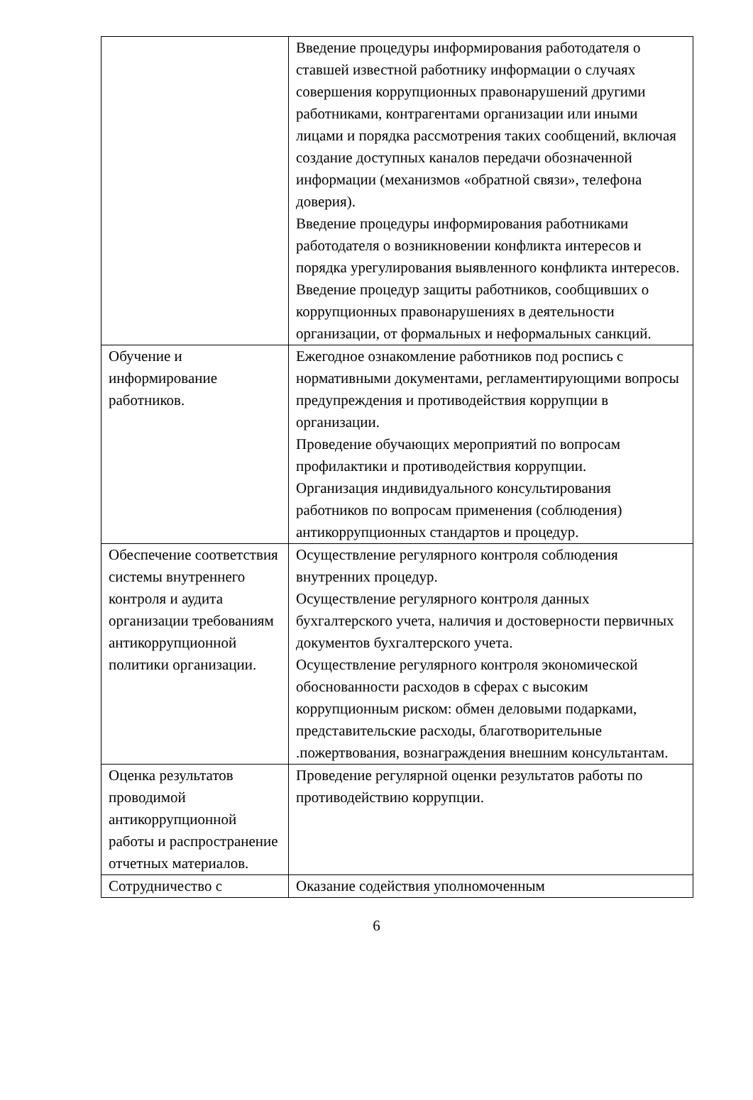| | Введение процедуры информирования работодателя о ставшей известной работнику информации о случаях совершения коррупционных правонарушений другими работниками, контрагентами организации или иными лицами и порядка рассмотрения таких сообщений, включая создание доступных каналов передачи обозначенной информации (механизмов «обратной связи», телефона доверия). Введение процедуры информирования работниками работодателя о возникновении конфликта интересов и порядка урегулирования выявленного конфликта интересов. Введение процедур защиты работников, сообщивших о коррупционных правонарушениях в деятельности организации, от формальных и неформальных санкций. |
| Обучение и информирование работников. | Ежегодное ознакомление работников под роспись с нормативными документами, регламентирующими вопросы предупреждения и противодействия коррупции в организации. Проведение обучающих мероприятий по вопросам профилактики и противодействия коррупции. Организация индивидуального консультирования работников по вопросам применения (соблюдения) антикоррупционных стандартов и процедур. |
| Обеспечение соответствия системы внутреннего контроля и аудита организации требованиям антикоррупционной политики организации. | Осуществление регулярного контроля соблюдения внутренних процедур. Осуществление регулярного контроля данных бухгалтерского учета, наличия и достоверности первичных документов бухгалтерского учета. Осуществление регулярного контроля экономической обоснованности расходов в сферах с высоким коррупционным риском: обмен деловыми подарками, представительские расходы, благотворительные .пожертвования, вознаграждения внешним консультантам. |
| Оценка результатов проводимой антикоррупционной работы и распространение отчетных материалов. | Проведение регулярной оценки результатов работы по противодействию коррупции. |
| Сотрудничество с | Оказание содействия уполномоченным |
6